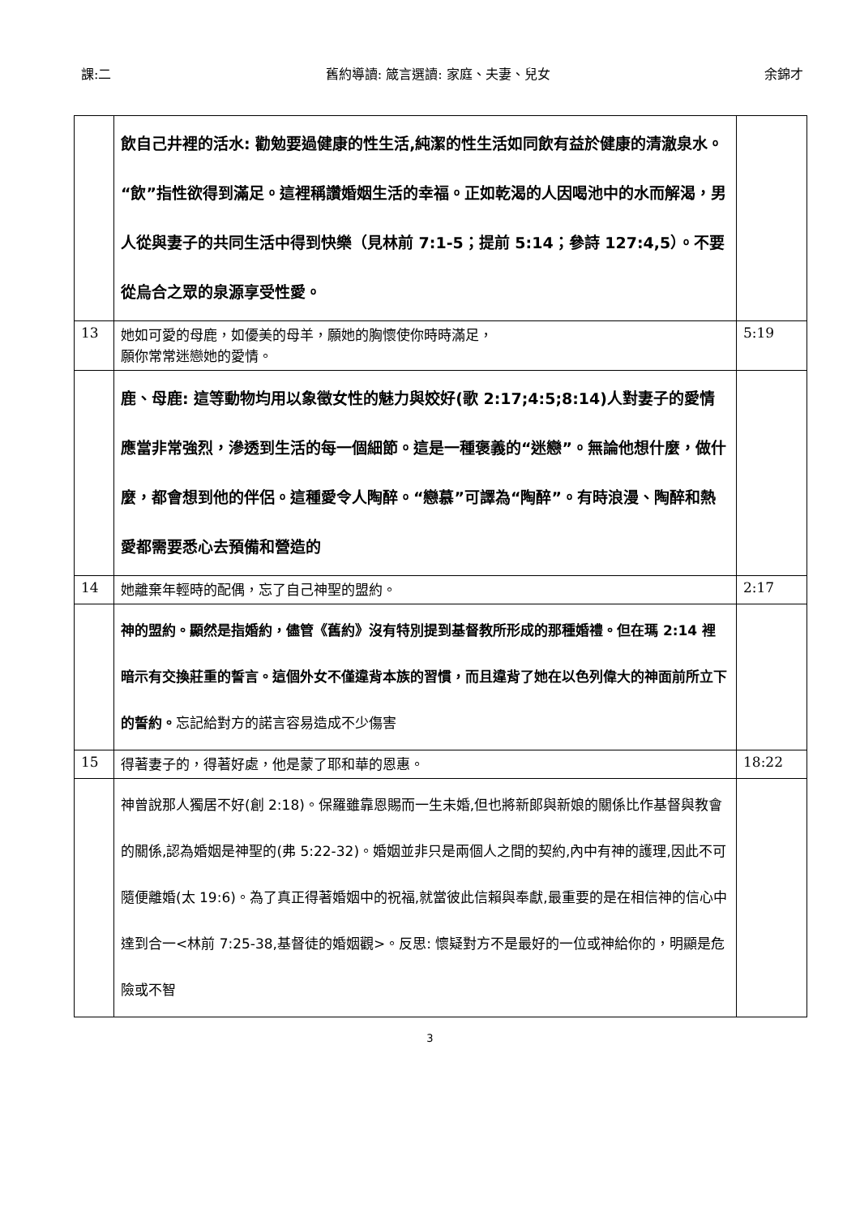課:二 舊約導讀: 箴言選讀: 家庭、夫妻、兒女 余錦才
| | 飲自己井裡的活水: 勸勉要過健康的性生活,純潔的性生活如同飲有益於健康的清澈泉水。“飲”指性欲得到滿足。這裡稱讚婚姻生活的幸福。正如乾渴的人因喝池中的水而解渴，男人從與妻子的共同生活中得到快樂（見林前 7:1-5；提前 5:14；參詩 127:4,5）。不要從烏合之眾的泉源享受性愛。 | |
| 13 | 她如可愛的母鹿，如優美的母羊，願她的胸懷使你時時滿足， 願你常常迷戀她的愛情。 | 5:19 |
| | 鹿、母鹿: 這等動物均用以象徵女性的魅力與姣好(歌 2:17;4:5;8:14)人對妻子的愛情應當非常強烈，滲透到生活的每一個細節。這是一種褒義的“迷戀”。無論他想什麼，做什麼，都會想到他的伴侶。這種愛令人陶醉。“戀慕”可譯為“陶醉”。有時浪漫、陶醉和熱愛都需要悉心去預備和營造的 | |
| 14 | 她離棄年輕時的配偶，忘了自己神聖的盟約。 | 2:17 |
| | 神的盟約。顯然是指婚約，儘管《舊約》沒有特別提到基督教所形成的那種婚禮。但在瑪 2:14 裡暗示有交換莊重的誓言。這個外女不僅違背本族的習慣，而且違背了她在以色列偉大的神面前所立下的誓約。 忘記給對方的諾言容易造成不少傷害 | |
| 15 | 得著妻子的，得著好處，他是蒙了耶和華的恩惠。 | 18:22 |
| | 神曾說那人獨居不好(創 2:18)。保羅雖靠恩賜而一生未婚,但也將新郎與新娘的關係比作基督與教會的關係,認為婚姻是神聖的(弗 5:22-32)。婚姻並非只是兩個人之間的契約,內中有神的護理,因此不可隨便離婚(太 19:6)。為了真正得著婚姻中的祝福,就當彼此信賴與奉獻,最重要的是在相信神的信心中達到合一<林前 7:25-38,基督徒的婚姻觀>。反思: 懷疑對方不是最好的一位或神給你的，明顯是危險或不智 | |
3